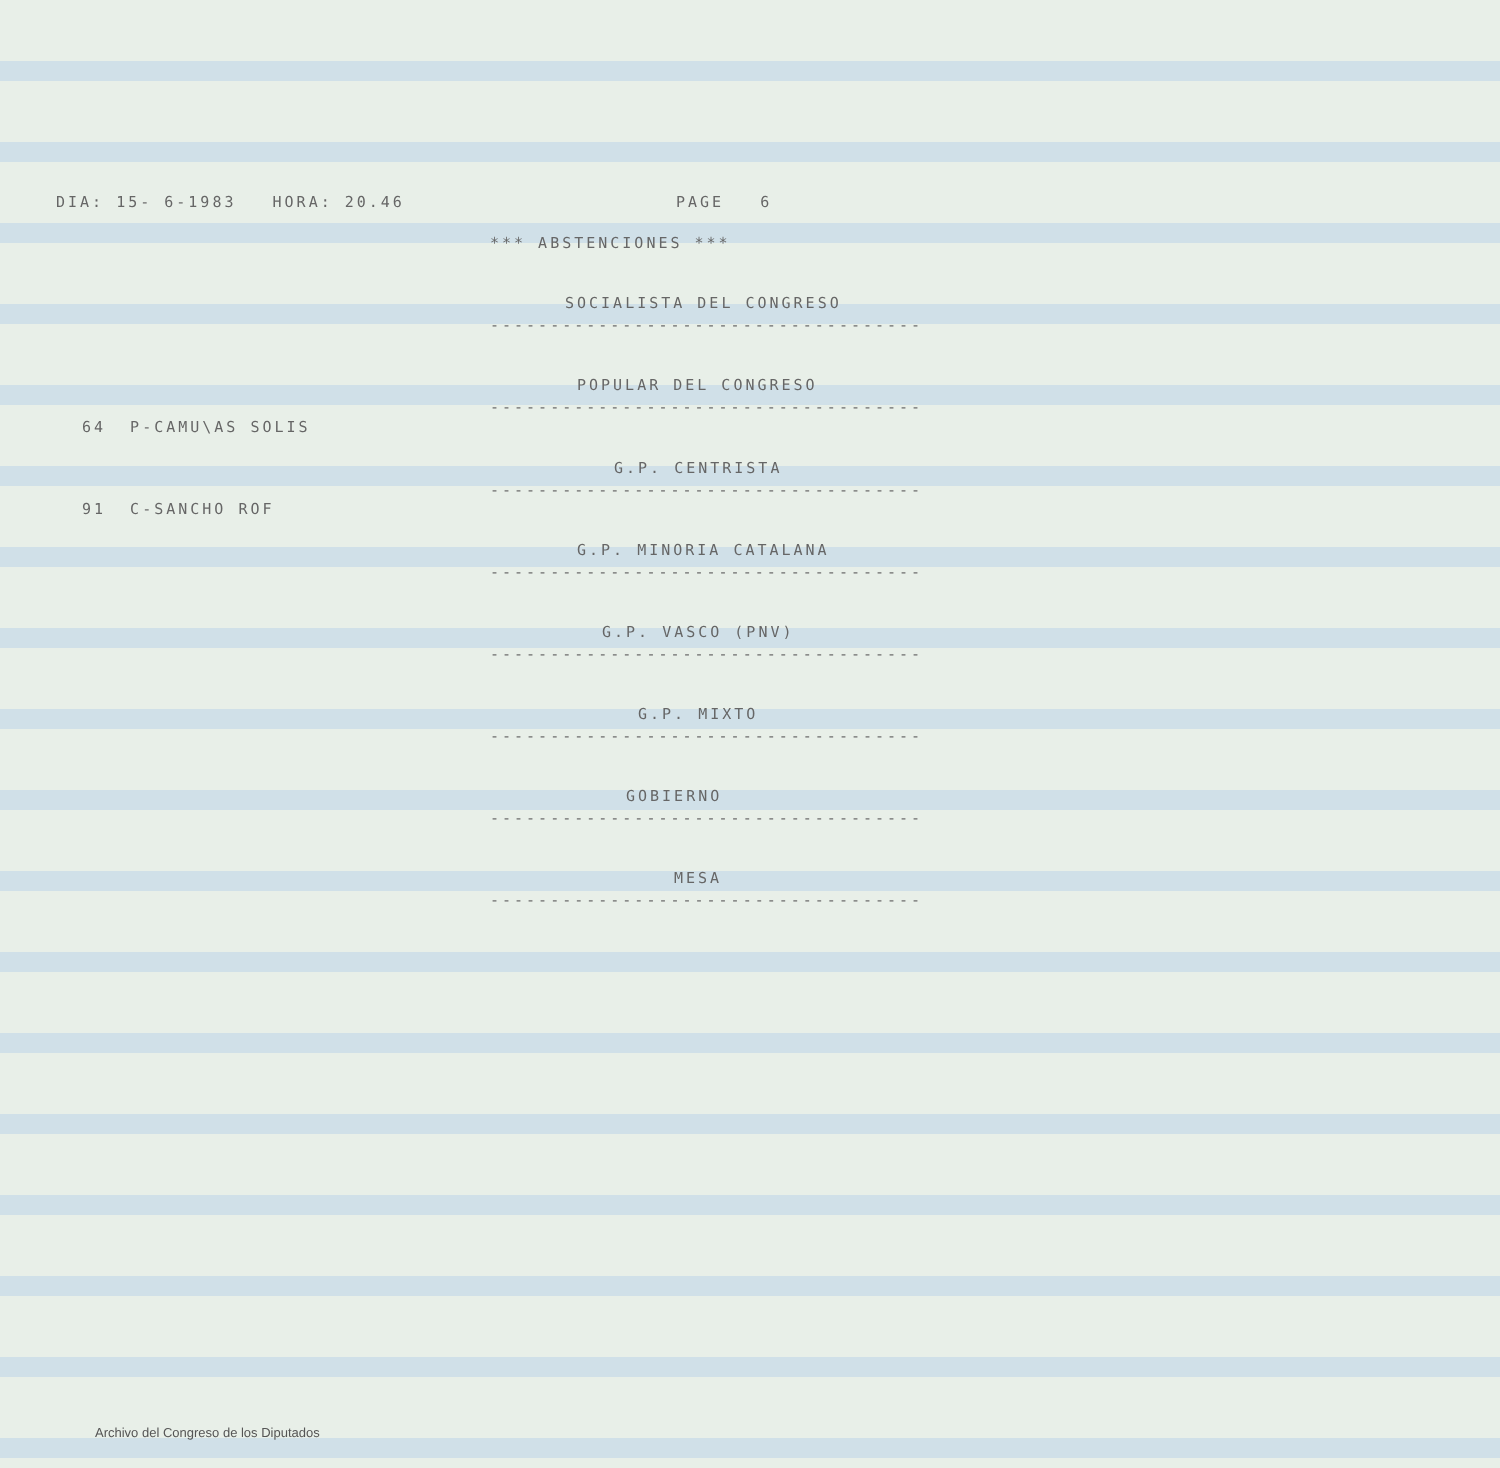DIA: 15- 6-1983 HORA: 20.46
PAGE 6
*** ABSTENCIONES ***
SOCIALISTA DEL CONGRESO
------------------------------------
POPULAR DEL CONGRESO
------------------------------------
64 P-CAMU\AS SOLIS
G.P. CENTRISTA
------------------------------------
91 C-SANCHO ROF
G.P. MINORIA CATALANA
------------------------------------
G.P. VASCO (PNV)
------------------------------------
G.P. MIXTO
------------------------------------
GOBIERNO
------------------------------------
MESA
------------------------------------
Archivo del Congreso de los Diputados